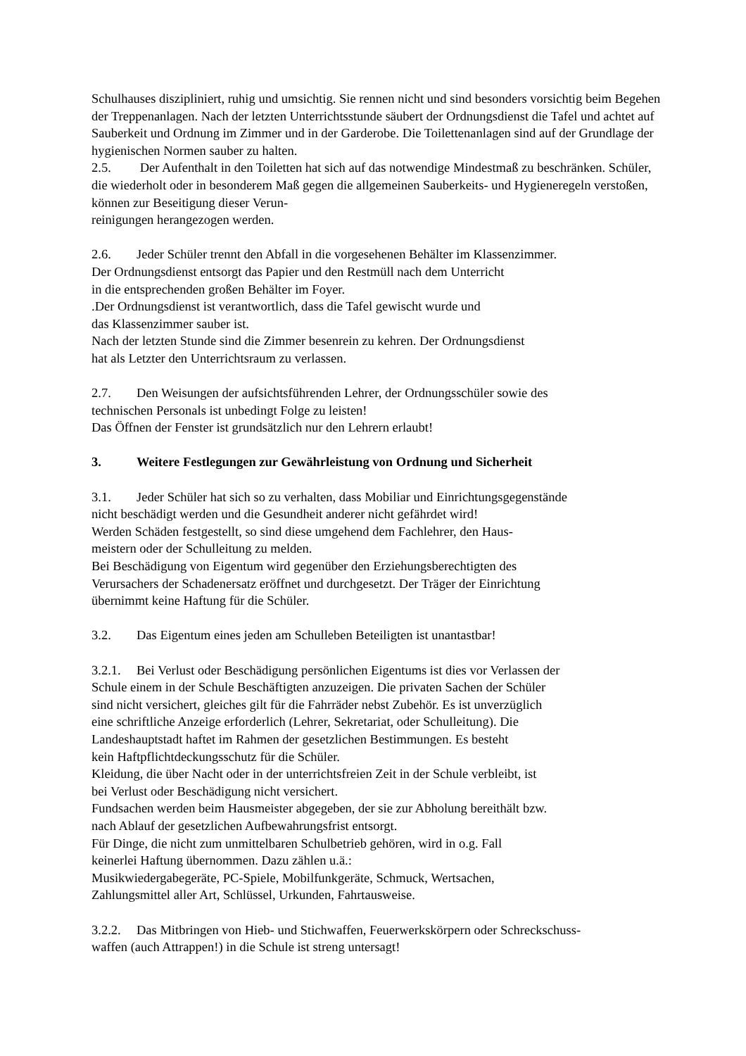Schulhauses diszipliniert, ruhig und umsichtig. Sie rennen nicht und sind besonders vorsichtig beim Begehen der Treppenanlagen. Nach der letzten Unterrichtsstunde säubert der Ordnungsdienst die Tafel und achtet auf Sauberkeit und Ordnung im Zimmer und in der Garderobe. Die Toilettenanlagen sind auf der Grundlage der hygienischen Normen sauber zu halten.
2.5. Der Aufenthalt in den Toiletten hat sich auf das notwendige Mindestmaß zu beschränken. Schüler, die wiederholt oder in besonderem Maß gegen die allgemeinen Sauberkeits- und Hygieneregeln verstoßen, können zur Beseitigung dieser Verun-
reinigungen herangezogen werden.
2.6. Jeder Schüler trennt den Abfall in die vorgesehenen Behälter im Klassenzimmer.
Der Ordnungsdienst entsorgt das Papier und den Restmüll nach dem Unterricht
in die entsprechenden großen Behälter im Foyer.
.Der Ordnungsdienst ist verantwortlich, dass die Tafel gewischt wurde und
das Klassenzimmer sauber ist.
Nach der letzten Stunde sind die Zimmer besenrein zu kehren. Der Ordnungsdienst
hat als Letzter den Unterrichtsraum zu verlassen.
2.7. Den Weisungen der aufsichtsführenden Lehrer, der Ordnungsschüler sowie des
technischen Personals ist unbedingt Folge zu leisten!
Das Öffnen der Fenster ist grundsätzlich nur den Lehrern erlaubt!
3. Weitere Festlegungen zur Gewährleistung von Ordnung und Sicherheit
3.1. Jeder Schüler hat sich so zu verhalten, dass Mobiliar und Einrichtungsgegenstände
nicht beschädigt werden und die Gesundheit anderer nicht gefährdet wird!
Werden Schäden festgestellt, so sind diese umgehend dem Fachlehrer, den Haus-
meistern oder der Schulleitung zu melden.
Bei Beschädigung von Eigentum wird gegenüber den Erziehungsberechtigten des
Verursachers der Schadenersatz eröffnet und durchgesetzt. Der Träger der Einrichtung
übernimmt keine Haftung für die Schüler.
3.2. Das Eigentum eines jeden am Schulleben Beteiligten ist unantastbar!
3.2.1. Bei Verlust oder Beschädigung persönlichen Eigentums ist dies vor Verlassen der
Schule einem in der Schule Beschäftigten anzuzeigen. Die privaten Sachen der Schüler
sind nicht versichert, gleiches gilt für die Fahrräder nebst Zubehör. Es ist unverzüglich
eine schriftliche Anzeige erforderlich (Lehrer, Sekretariat, oder Schulleitung). Die
Landeshauptstadt haftet im Rahmen der gesetzlichen Bestimmungen. Es besteht
kein Haftpflichtdeckungsschutz für die Schüler.
Kleidung, die über Nacht oder in der unterrichtsfreien Zeit in der Schule verbleibt, ist
bei Verlust oder Beschädigung nicht versichert.
Fundsachen werden beim Hausmeister abgegeben, der sie zur Abholung bereithält bzw.
nach Ablauf der gesetzlichen Aufbewahrungsfrist entsorgt.
Für Dinge, die nicht zum unmittelbaren Schulbetrieb gehören, wird in o.g. Fall
keinerlei Haftung übernommen. Dazu zählen u.ä.:
Musikwiedergabegeräte, PC-Spiele, Mobilfunkgeräte, Schmuck, Wertsachen,
Zahlungsmittel aller Art, Schlüssel, Urkunden, Fahrtausweise.
3.2.2. Das Mitbringen von Hieb- und Stichwaffen, Feuerwerkskörpern oder Schreckschuss-
waffen (auch Attrappen!) in die Schule ist streng untersagt!